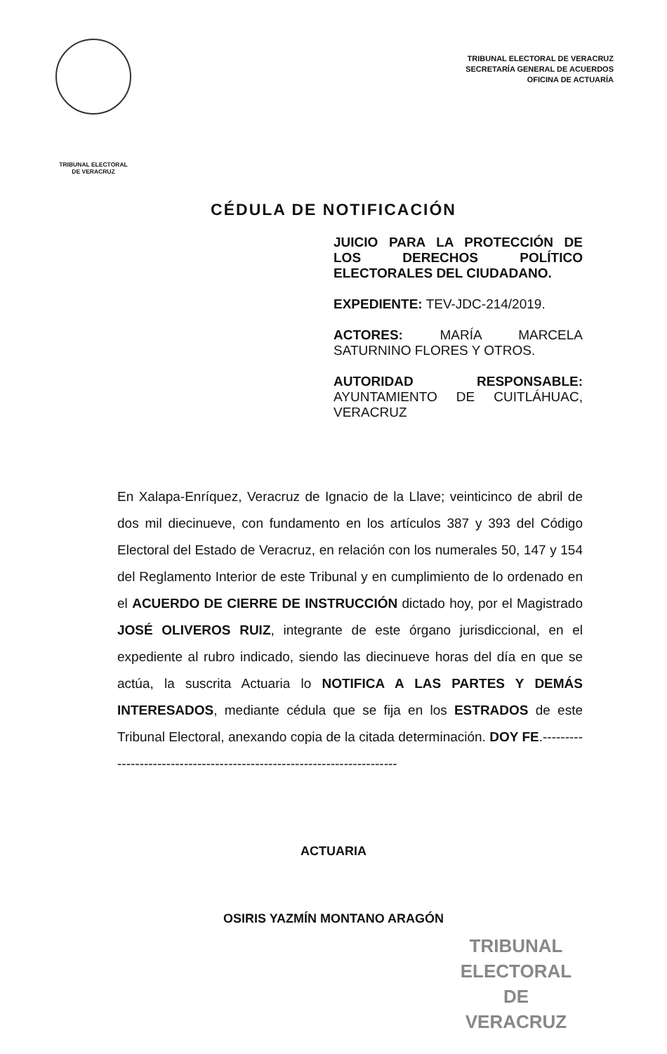TRIBUNAL ELECTORAL
DE VERACRUZ
TRIBUNAL ELECTORAL DE VERACRUZ
SECRETARÍA GENERAL DE ACUERDOS
OFICINA DE ACTUARÍA
CÉDULA DE NOTIFICACIÓN
JUICIO PARA LA PROTECCIÓN DE LOS DERECHOS POLÍTICO ELECTORALES DEL CIUDADANO.
EXPEDIENTE: TEV-JDC-214/2019.
ACTORES: MARÍA MARCELA SATURNINO FLORES Y OTROS.
AUTORIDAD RESPONSABLE: AYUNTAMIENTO DE CUITLÁHUAC, VERACRUZ
En Xalapa-Enríquez, Veracruz de Ignacio de la Llave; veinticinco de abril de dos mil diecinueve, con fundamento en los artículos 387 y 393 del Código Electoral del Estado de Veracruz, en relación con los numerales 50, 147 y 154 del Reglamento Interior de este Tribunal y en cumplimiento de lo ordenado en el ACUERDO DE CIERRE DE INSTRUCCIÓN dictado hoy, por el Magistrado JOSÉ OLIVEROS RUIZ, integrante de este órgano jurisdiccional, en el expediente al rubro indicado, siendo las diecinueve horas del día en que se actúa, la suscrita Actuaria lo NOTIFICA A LAS PARTES Y DEMÁS INTERESADOS, mediante cédula que se fija en los ESTRADOS de este Tribunal Electoral, anexando copia de la citada determinación. DOY FE.------------------------------------------------------------------------
ACTUARIA
OSIRIS YAZMÍN MONTANO ARAGÓN
TRIBUNAL
ELECTORAL
DE VERACRUZ